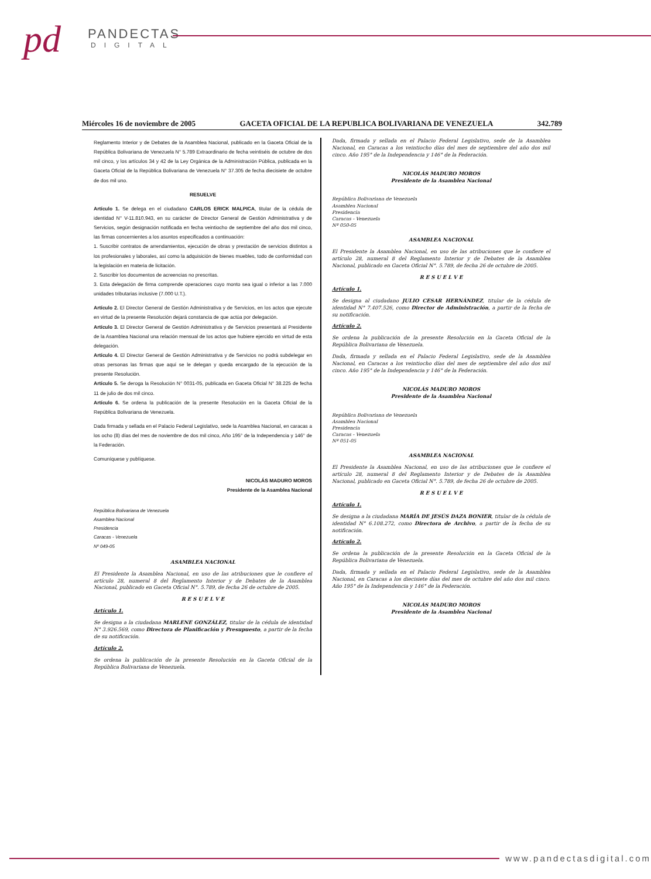pd PANDECTAS
DIGITAL
Miércoles 16 de noviembre de 2005 GACETA OFICIAL DE LA REPUBLICA BOLIVARIANA DE VENEZUELA 342.789
Reglamento Interior y de Debates de la Asamblea Nacional, publicado en la Gaceta Oficial de la República Bolivariana de Venezuela N° 5.789 Extraordinario de fecha veintiséis de octubre de dos mil cinco, y los artículos 34 y 42 de la Ley Orgánica de la Administración Pública, publicada en la Gaceta Oficial de la República Bolivariana de Venezuela N° 37.305 de fecha diecisiete de octubre de dos mil uno.
RESUELVE
Artículo 1. Se delega en el ciudadano CARLOS ERICK MALPICA, titular de la cédula de identidad N° V-11.810.943, en su carácter de Director General de Gestión Administrativa y de Servicios, según designación notificada en fecha veintiocho de septiembre del año dos mil cinco, las firmas concernientes a los asuntos especificados a continuación:
1. Suscribir contratos de arrendamientos, ejecución de obras y prestación de servicios distintos a los profesionales y laborales, así como la adquisición de bienes muebles, todo de conformidad con la legislación en materia de licitación.
2. Suscribir los documentos de acreencias no prescritas.
3. Esta delegación de firma comprende operaciones cuyo monto sea igual o inferior a las 7.000 unidades tributarias inclusive (7.000 U.T.).
Artículo 2. El Director General de Gestión Administrativa y de Servicios, en los actos que ejecute en virtud de la presente Resolución dejará constancia de que actúa por delegación.
Artículo 3. El Director General de Gestión Administrativa y de Servicios presentará al Presidente de la Asamblea Nacional una relación mensual de los actos que hubiere ejercido en virtud de esta delegación.
Artículo 4. El Director General de Gestión Administrativa y de Servicios no podrá subdelegar en otras personas las firmas que aquí se le delegan y queda encargado de la ejecución de la presente Resolución.
Artículo 5. Se deroga la Resolución N° 0031-05, publicada en Gaceta Oficial N° 38.225 de fecha 11 de julio de dos mil cinco.
Artículo 6. Se ordena la publicación de la presente Resolución en la Gaceta Oficial de la República Bolivariana de Venezuela.
Dada firmada y sellada en el Palacio Federal Legislativo, sede la Asamblea Nacional, en caracas a los ocho (8) días del mes de noviembre de dos mil cinco, Año 195° de la Independencia y 146° de la Federación.
Comuníquese y publíquese.
NICOLÁS MADURO MOROS
Presidente de la Asamblea Nacional
República Bolivariana de Venezuela
Asamblea Nacional
Presidencia
Caracas - Venezuela
Nº 049-05
ASAMBLEA NACIONAL
El Presidente la Asamblea Nacional, en uso de las atribuciones que le confiere el artículo 28, numeral 8 del Reglamento Interior y de Debates de la Asamblea Nacional, publicado en Gaceta Oficial N°. 5.789, de fecha 26 de octubre de 2005.
R E S U E L V E
Artículo 1.
Se designa a la ciudadana MARLENE GONZÁLEZ, titular de la cédula de identidad N° 3.926.569, como Directora de Planificación y Presupuesto, a partir de la fecha de su notificación.
Artículo 2.
Se ordena la publicación de la presente Resolución en la Gaceta Oficial de la República Bolivariana de Venezuela.
Dada, firmada y sellada en el Palacio Federal Legislativo, sede de la Asamblea Nacional, en Caracas a los veintiocho días del mes de septiembre del año dos mil cinco. Año 195° de la Independencia y 146° de la Federación.
NICOLÁS MADURO MOROS
Presidente de la Asamblea Nacional
República Bolivariana de Venezuela
Asamblea Nacional
Presidencia
Caracas - Venezuela
Nº 050-05
ASAMBLEA NACIONAL
El Presidente la Asamblea Nacional, en uso de las atribuciones que le confiere el artículo 28, numeral 8 del Reglamento Interior y de Debates de la Asamblea Nacional, publicado en Gaceta Oficial N°. 5.789, de fecha 26 de octubre de 2005.
R E S U E L V E
Artículo 1.
Se designa al ciudadano JULIO CESAR HERNÁNDEZ, titular de la cédula de identidad N° 7.407.526, como Director de Administración, a partir de la fecha de su notificación.
Artículo 2.
Se ordena la publicación de la presente Resolución en la Gaceta Oficial de la República Bolivariana de Venezuela.
Dada, firmada y sellada en el Palacio Federal Legislativo, sede de la Asamblea Nacional, en Caracas a los veintiocho días del mes de septiembre del año dos mil cinco. Año 195° de la Independencia y 146° de la Federación.
NICOLÁS MADURO MOROS
Presidente de la Asamblea Nacional
República Bolivariana de Venezuela
Asamblea Nacional
Presidencia
Caracas - Venezuela
Nº 051-05
ASAMBLEA NACIONAL
El Presidente la Asamblea Nacional, en uso de las atribuciones que le confiere el artículo 28, numeral 8 del Reglamento Interior y de Debates de la Asamblea Nacional, publicado en Gaceta Oficial N°. 5.789, de fecha 26 de octubre de 2005.
R E S U E L V E
Artículo 1.
Se designa a la ciudadana MARÍA DE JESÚS DAZA BONIER, titular de la cédula de identidad N° 6.108.272, como Directora de Archivo, a partir de la fecha de su notificación.
Artículo 2.
Se ordena la publicación de la presente Resolución en la Gaceta Oficial de la República Bolivariana de Venezuela.
Dada, firmada y sellada en el Palacio Federal Legislativo, sede de la Asamblea Nacional, en Caracas a los diecisiete días del mes de octubre del año dos mil cinco. Año 195° de la Independencia y 146° de la Federación.
NICOLÁS MADURO MOROS
Presidente de la Asamblea Nacional
www.pandectasdigital.com